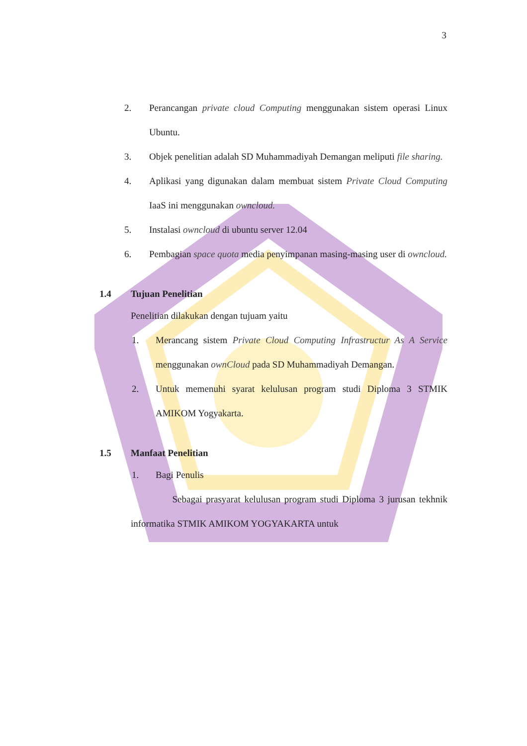3
2. Perancangan private cloud Computing menggunakan sistem operasi Linux Ubuntu.
3. Objek penelitian adalah SD Muhammadiyah Demangan meliputi file sharing.
4. Aplikasi yang digunakan dalam membuat sistem Private Cloud Computing IaaS ini menggunakan owncloud.
5. Instalasi owncloud di ubuntu server 12.04
6. Pembagian space quota media penyimpanan masing-masing user di owncloud.
1.4 Tujuan Penelitian
Penelitian dilakukan dengan tujuam yaitu
1. Merancang sistem Private Cloud Computing Infrastructur As A Service menggunakan ownCloud pada SD Muhammadiyah Demangan.
2. Untuk memenuhi syarat kelulusan program studi Diploma 3 STMIK AMIKOM Yogyakarta.
1.5 Manfaat Penelitian
1. Bagi Penulis
Sebagai prasyarat kelulusan program studi Diploma 3 jurusan tekhnik informatika STMIK AMIKOM YOGYAKARTA untuk